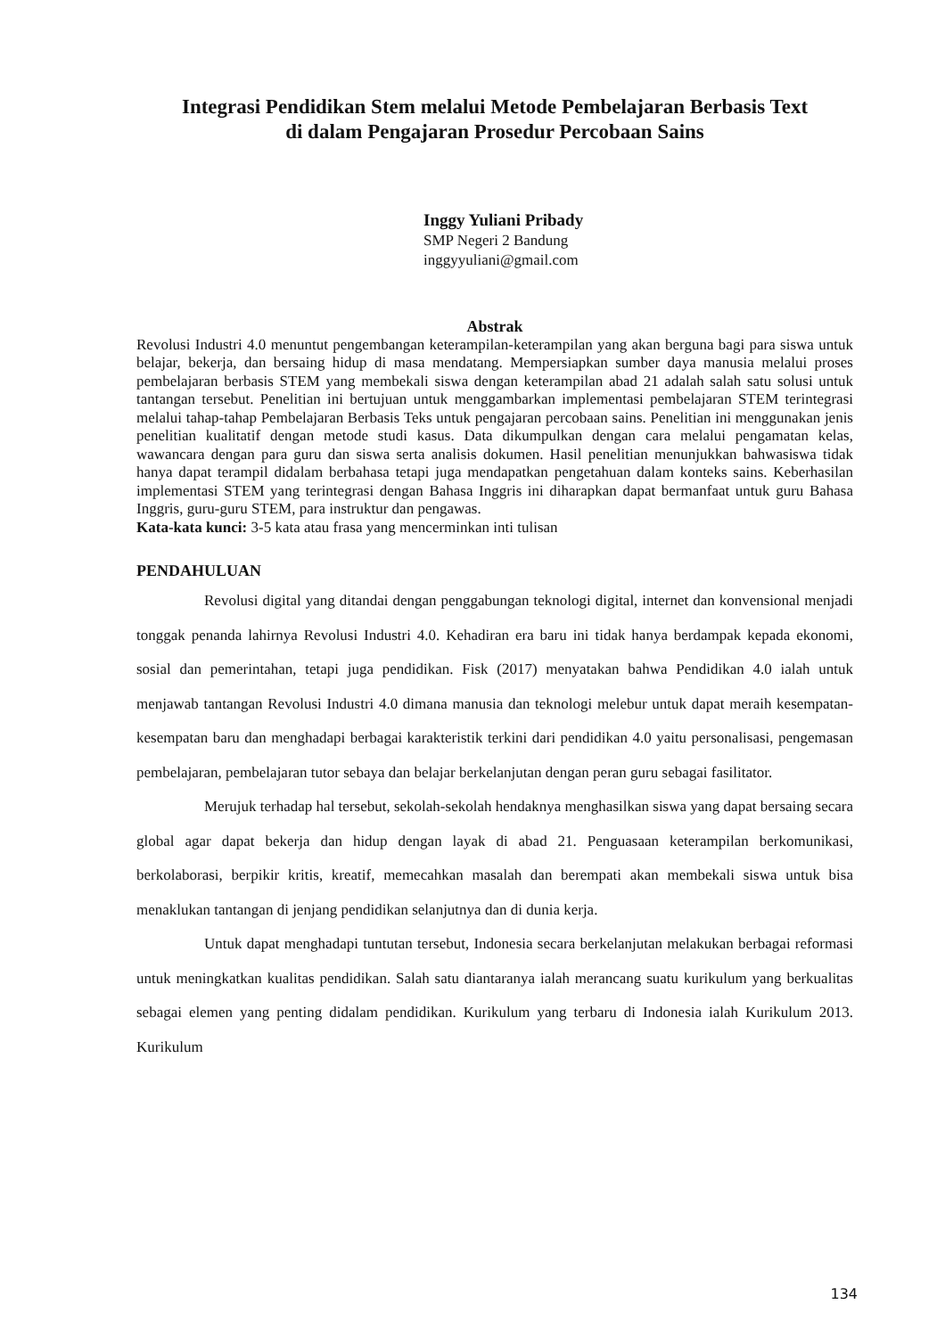Integrasi Pendidikan Stem melalui Metode Pembelajaran Berbasis Text
di dalam Pengajaran Prosedur Percobaan Sains
Inggy Yuliani Pribady
SMP Negeri 2 Bandung
inggyyuliani@gmail.com
Abstrak
Revolusi Industri 4.0 menuntut pengembangan keterampilan-keterampilan yang akan berguna bagi para siswa untuk belajar, bekerja, dan bersaing hidup di masa mendatang. Mempersiapkan sumber daya manusia melalui proses pembelajaran berbasis STEM yang membekali siswa dengan keterampilan abad 21 adalah salah satu solusi untuk tantangan tersebut. Penelitian ini bertujuan untuk menggambarkan implementasi pembelajaran STEM terintegrasi melalui tahap-tahap Pembelajaran Berbasis Teks untuk pengajaran percobaan sains. Penelitian ini menggunakan jenis penelitian kualitatif dengan metode studi kasus. Data dikumpulkan dengan cara melalui pengamatan kelas, wawancara dengan para guru dan siswa serta analisis dokumen. Hasil penelitian menunjukkan bahwasiswa tidak hanya dapat terampil didalam berbahasa tetapi juga mendapatkan pengetahuan dalam konteks sains. Keberhasilan implementasi STEM yang terintegrasi dengan Bahasa Inggris ini diharapkan dapat bermanfaat untuk guru Bahasa Inggris, guru-guru STEM, para instruktur dan pengawas.
Kata-kata kunci: 3-5 kata atau frasa yang mencerminkan inti tulisan
PENDAHULUAN
Revolusi digital yang ditandai dengan penggabungan teknologi digital, internet dan konvensional menjadi tonggak penanda lahirnya Revolusi Industri 4.0. Kehadiran era baru ini tidak hanya berdampak kepada ekonomi, sosial dan pemerintahan, tetapi juga pendidikan. Fisk (2017) menyatakan bahwa Pendidikan 4.0 ialah untuk menjawab tantangan Revolusi Industri 4.0 dimana manusia dan teknologi melebur untuk dapat meraih kesempatan-kesempatan baru dan menghadapi berbagai karakteristik terkini dari pendidikan 4.0 yaitu personalisasi, pengemasan pembelajaran, pembelajaran tutor sebaya dan belajar berkelanjutan dengan peran guru sebagai fasilitator.
Merujuk terhadap hal tersebut, sekolah-sekolah hendaknya menghasilkan siswa yang dapat bersaing secara global agar dapat bekerja dan hidup dengan layak di abad 21. Penguasaan keterampilan berkomunikasi, berkolaborasi, berpikir kritis, kreatif, memecahkan masalah dan berempati akan membekali siswa untuk bisa menaklukan tantangan di jenjang pendidikan selanjutnya dan di dunia kerja.
Untuk dapat menghadapi tuntutan tersebut, Indonesia secara berkelanjutan melakukan berbagai reformasi untuk meningkatkan kualitas pendidikan. Salah satu diantaranya ialah merancang suatu kurikulum yang berkualitas sebagai elemen yang penting didalam pendidikan. Kurikulum yang terbaru di Indonesia ialah Kurikulum 2013. Kurikulum
134